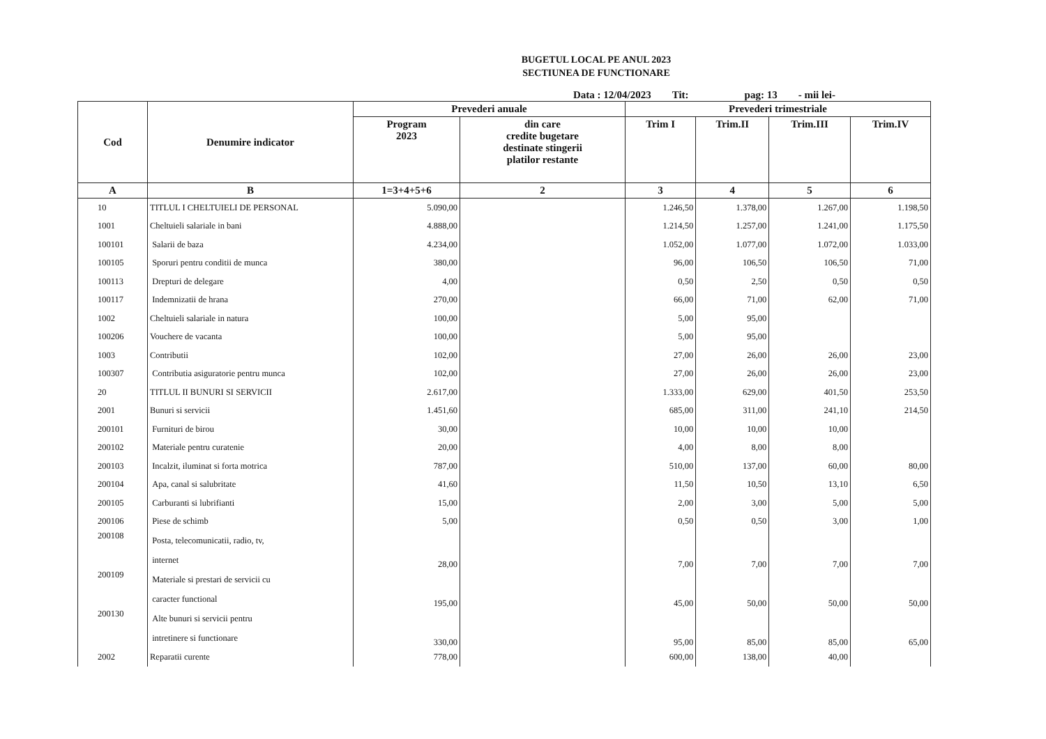BUGETUL LOCAL PE ANUL 2023
SECTIUNEA DE FUNCTIONARE
Data : 12/04/2023 Tit: pag: 13 - mii lei-
| Cod | Denumire indicator | Prevederi anuale | | Prevederi trimestriale | | | |
| --- | --- | --- | --- | --- | --- | --- | --- |
| | | Program 2023 | din care credite bugetare destinate stingerii platilor restante | Trim I | Trim.II | Trim.III | Trim.IV |
| A | B | 1=3+4+5+6 | 2 | 3 | 4 | 5 | 6 |
| 10 | TITLUL I CHELTUIELI DE PERSONAL | 5.090,00 | | 1.246,50 | 1.378,00 | 1.267,00 | 1.198,50 |
| 1001 | Cheltuieli salariale in bani | 4.888,00 | | 1.214,50 | 1.257,00 | 1.241,00 | 1.175,50 |
| 100101 | Salarii de baza | 4.234,00 | | 1.052,00 | 1.077,00 | 1.072,00 | 1.033,00 |
| 100105 | Sporuri pentru conditii de munca | 380,00 | | 96,00 | 106,50 | 106,50 | 71,00 |
| 100113 | Drepturi de delegare | 4,00 | | 0,50 | 2,50 | 0,50 | 0,50 |
| 100117 | Indemnizatii de hrana | 270,00 | | 66,00 | 71,00 | 62,00 | 71,00 |
| 1002 | Cheltuieli salariale in natura | 100,00 | | 5,00 | 95,00 | | |
| 100206 | Vouchere de vacanta | 100,00 | | 5,00 | 95,00 | | |
| 1003 | Contributii | 102,00 | | 27,00 | 26,00 | 26,00 | 23,00 |
| 100307 | Contributia asiguratorie pentru munca | 102,00 | | 27,00 | 26,00 | 26,00 | 23,00 |
| 20 | TITLUL II BUNURI SI SERVICII | 2.617,00 | | 1.333,00 | 629,00 | 401,50 | 253,50 |
| 2001 | Bunuri si servicii | 1.451,60 | | 685,00 | 311,00 | 241,10 | 214,50 |
| 200101 | Furnituri de birou | 30,00 | | 10,00 | 10,00 | 10,00 | |
| 200102 | Materiale pentru curatenie | 20,00 | | 4,00 | 8,00 | 8,00 | |
| 200103 | Incalzit, iluminat si forta motrica | 787,00 | | 510,00 | 137,00 | 60,00 | 80,00 |
| 200104 | Apa, canal si salubritate | 41,60 | | 11,50 | 10,50 | 13,10 | 6,50 |
| 200105 | Carburanti si lubrifianti | 15,00 | | 2,00 | 3,00 | 5,00 | 5,00 |
| 200106 | Piese de schimb | 5,00 | | 0,50 | 0,50 | 3,00 | 1,00 |
| 200108 | Posta, telecomunicatii, radio, tv, internet | 28,00 | | 7,00 | 7,00 | 7,00 | 7,00 |
| 200109 | Materiale si prestari de servicii cu caracter functional | 195,00 | | 45,00 | 50,00 | 50,00 | 50,00 |
| 200130 | Alte bunuri si servicii pentru intretinere si functionare | 330,00 | | 95,00 | 85,00 | 85,00 | 65,00 |
| 2002 | Reparatii curente | 778,00 | | 600,00 | 138,00 | 40,00 | |